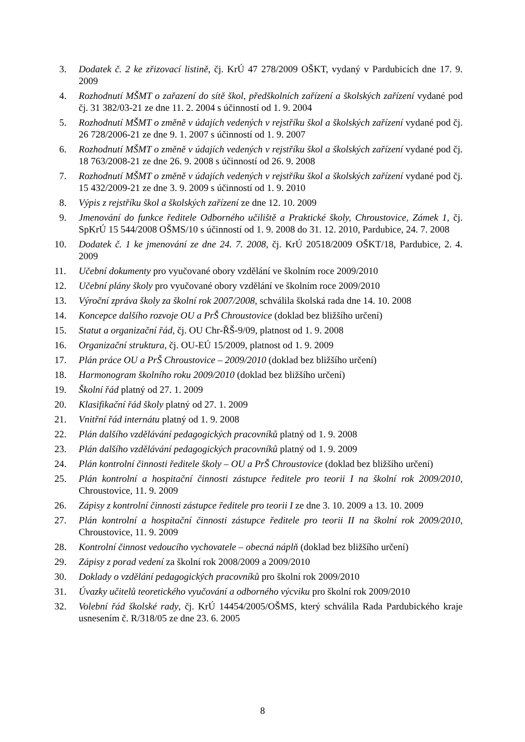3. Dodatek č. 2 ke zřizovací listině, čj. KrÚ 47 278/2009 OŠKT, vydaný v Pardubicích dne 17. 9. 2009
4. Rozhodnutí MŠMT o zařazení do sítě škol, předškolních zařízení a školských zařízení vydané pod čj. 31 382/03-21 ze dne 11. 2. 2004 s účinností od 1. 9. 2004
5. Rozhodnutí MŠMT o změně v údajích vedených v rejstříku škol a školských zařízení vydané pod čj. 26 728/2006-21 ze dne 9. 1. 2007 s účinností od 1. 9. 2007
6. Rozhodnutí MŠMT o změně v údajích vedených v rejstříku škol a školských zařízení vydané pod čj. 18 763/2008-21 ze dne 26. 9. 2008 s účinností od 26. 9. 2008
7. Rozhodnutí MŠMT o změně v údajích vedených v rejstříku škol a školských zařízení vydané pod čj. 15 432/2009-21 ze dne 3. 9. 2009 s účinností od 1. 9. 2010
8. Výpis z rejstříku škol a školských zařízení ze dne 12. 10. 2009
9. Jmenování do funkce ředitele Odborného učiliště a Praktické školy, Chroustovice, Zámek 1, čj. SpKrÚ 15 544/2008 OŠMS/10 s účinností od 1. 9. 2008 do 31. 12. 2010, Pardubice, 24. 7. 2008
10. Dodatek č. 1 ke jmenování ze dne 24. 7. 2008, čj. KrÚ 20518/2009 OŠKT/18, Pardubice, 2. 4. 2009
11. Učební dokumenty pro vyučované obory vzdělání ve školním roce 2009/2010
12. Učební plány školy pro vyučované obory vzdělání ve školním roce 2009/2010
13. Výroční zpráva školy za školní rok 2007/2008, schválila školská rada dne 14. 10. 2008
14. Koncepce dalšího rozvoje OU a PrŠ Chroustovice (doklad bez bližšího určení)
15. Statut a organizační řád, čj. OU Chr-ŘŠ-9/09, platnost od 1. 9. 2008
16. Organizační struktura, čj. OU-EÚ 15/2009, platnost od 1. 9. 2009
17. Plán práce OU a PrŠ Chroustovice – 2009/2010 (doklad bez bližšího určení)
18. Harmonogram školního roku 2009/2010 (doklad bez bližšího určení)
19. Školní řád platný od 27. 1. 2009
20. Klasifikační řád školy platný od 27. 1. 2009
21. Vnitřní řád internátu platný od 1. 9. 2008
22. Plán dalšího vzdělávání pedagogických pracovníků platný od 1. 9. 2008
23. Plán dalšího vzdělávání pedagogických pracovníků platný od 1. 9. 2009
24. Plán kontrolní činnosti ředitele školy – OU a PrŠ Chroustovice (doklad bez bližšího určení)
25. Plán kontrolní a hospitační činnosti zástupce ředitele pro teorii I na školní rok 2009/2010, Chroustovice, 11. 9. 2009
26. Zápisy z kontrolní činnosti zástupce ředitele pro teorii I ze dne 3. 10. 2009 a 13. 10. 2009
27. Plán kontrolní a hospitační činnosti zástupce ředitele pro teorii II na školní rok 2009/2010, Chroustovice, 11. 9. 2009
28. Kontrolní činnost vedoucího vychovatele – obecná náplň (doklad bez bližšího určení)
29. Zápisy z porad vedení za školní rok 2008/2009 a 2009/2010
30. Doklady o vzdělání pedagogických pracovníků pro školní rok 2009/2010
31. Úvazky učitelů teoretického vyučování a odborného výcviku pro školní rok 2009/2010
32. Volební řád školské rady, čj. KrÚ 14454/2005/OŠMS, který schválila Rada Pardubického kraje usnesením č. R/318/05 ze dne 23. 6. 2005
8